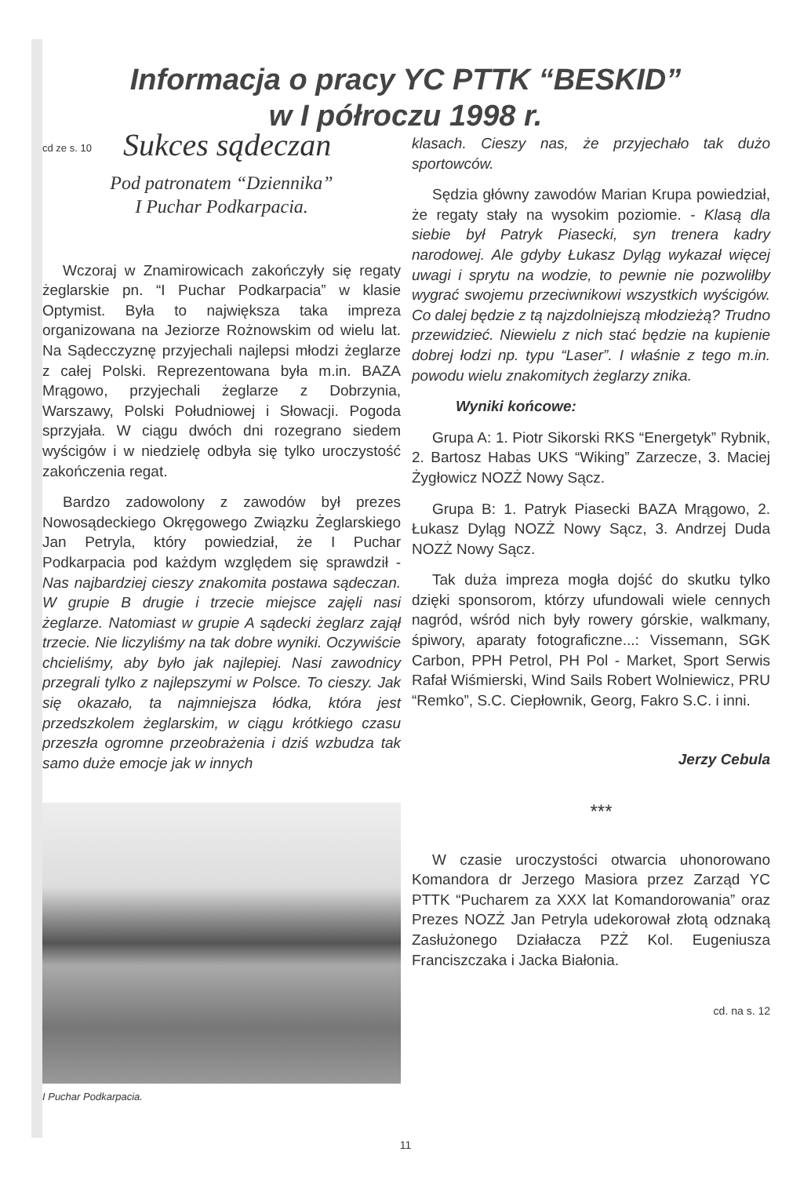Informacja o pracy YC PTTK “BESKID”
w I półroczu 1998 r.
cd ze s. 10
Sukces sądeczan
Pod patronatem “Dziennika”
I Puchar Podkarpacia.
Wczoraj w Znamirowicach zakończyły się regaty żeglarskie pn. “I Puchar Podkarpacia” w klasie Optymist. Była to największa taka impreza organizowana na Jeziorze Rożnowskim od wielu lat. Na Sądecczyznę przyjechali najlepsi młodzi żeglarze z całej Polski. Reprezentowana była m.in. BAZA Mrągowo, przyjechali żeglarze z Dobrzynia, Warszawy, Polski Południowej i Słowacji. Pogoda sprzyjała. W ciągu dwóch dni rozegrano siedem wyścigów i w niedzielę odbyła się tylko uroczystość zakończenia regat.
Bardzo zadowolony z zawodów był prezes Nowosądeckiego Okręgowego Związku Żeglarskiego Jan Petryla, który powiedział, że I Puchar Podkarpacia pod każdym względem się sprawdził - Nas najbardziej cieszy znakomita postawa sądeczan. W grupie B drugie i trzecie miejsce zajęli nasi żeglarze. Natomiast w grupie A sądecki żeglarz zajął trzecie. Nie liczyliśmy na tak dobre wyniki. Oczywiście chcieliśmy, aby było jak najlepiej. Nasi zawodnicy przegrali tylko z najlepszymi w Polsce. To cieszy. Jak się okazało, ta najmniejsza łódka, która jest przedszkolem żeglarskim, w ciągu krótkiego czasu przeszła ogromne przeobrażenia i dziś wzbudza tak samo duże emocje jak w innych
I Puchar Podkarpacia.
klasach. Cieszy nas, że przyjechało tak dużo sportowców.
Sędzia główny zawodów Marian Krupa powiedział, że regaty stały na wysokim poziomie. - Klasą dla siebie był Patryk Piasecki, syn trenera kadry narodowej. Ale gdyby Łukasz Dyląg wykazał więcej uwagi i sprytu na wodzie, to pewnie nie pozwoliłby wygrać swojemu przeciwnikowi wszystkich wyścigów. Co dalej będzie z tą najzdolniejszą młodzieżą? Trudno przewidzieć. Niewielu z nich stać będzie na kupienie dobrej łodzi np. typu “Laser”. I właśnie z tego m.in. powodu wielu znakomitych żeglarzy znika.
Wyniki końcowe:
Grupa A: 1. Piotr Sikorski RKS “Energetyk” Rybnik, 2. Bartosz Habas UKS “Wiking” Zarzecze, 3. Maciej Żygłowicz NOZŻ Nowy Sącz.
Grupa B: 1. Patryk Piasecki BAZA Mrągowo, 2. Łukasz Dyląg NOZŻ Nowy Sącz, 3. Andrzej Duda NOZŻ Nowy Sącz.
Tak duża impreza mogła dojść do skutku tylko dzięki sponsorom, którzy ufundowali wiele cennych nagród, wśród nich były rowery górskie, walkmany, śpiwory, aparaty fotograficzne...: Vissemann, SGK Carbon, PPH Petrol, PH Pol - Market, Sport Serwis Rafał Wiśmierski, Wind Sails Robert Wolniewicz, PRU “Remko”, S.C. Ciepłownik, Georg, Fakro S.C. i inni.
Jerzy Cebula
***
W czasie uroczystości otwarcia uhonorowano Komandora dr Jerzego Masiora przez Zarząd YC PTTK “Pucharem za XXX lat Komandorowania” oraz Prezes NOZŻ Jan Petryla udekorował złotą odznaką Zasłużonego Działacza PZŻ Kol. Eugeniusza Franciszczaka i Jacka Białonia.
cd. na s. 12
11